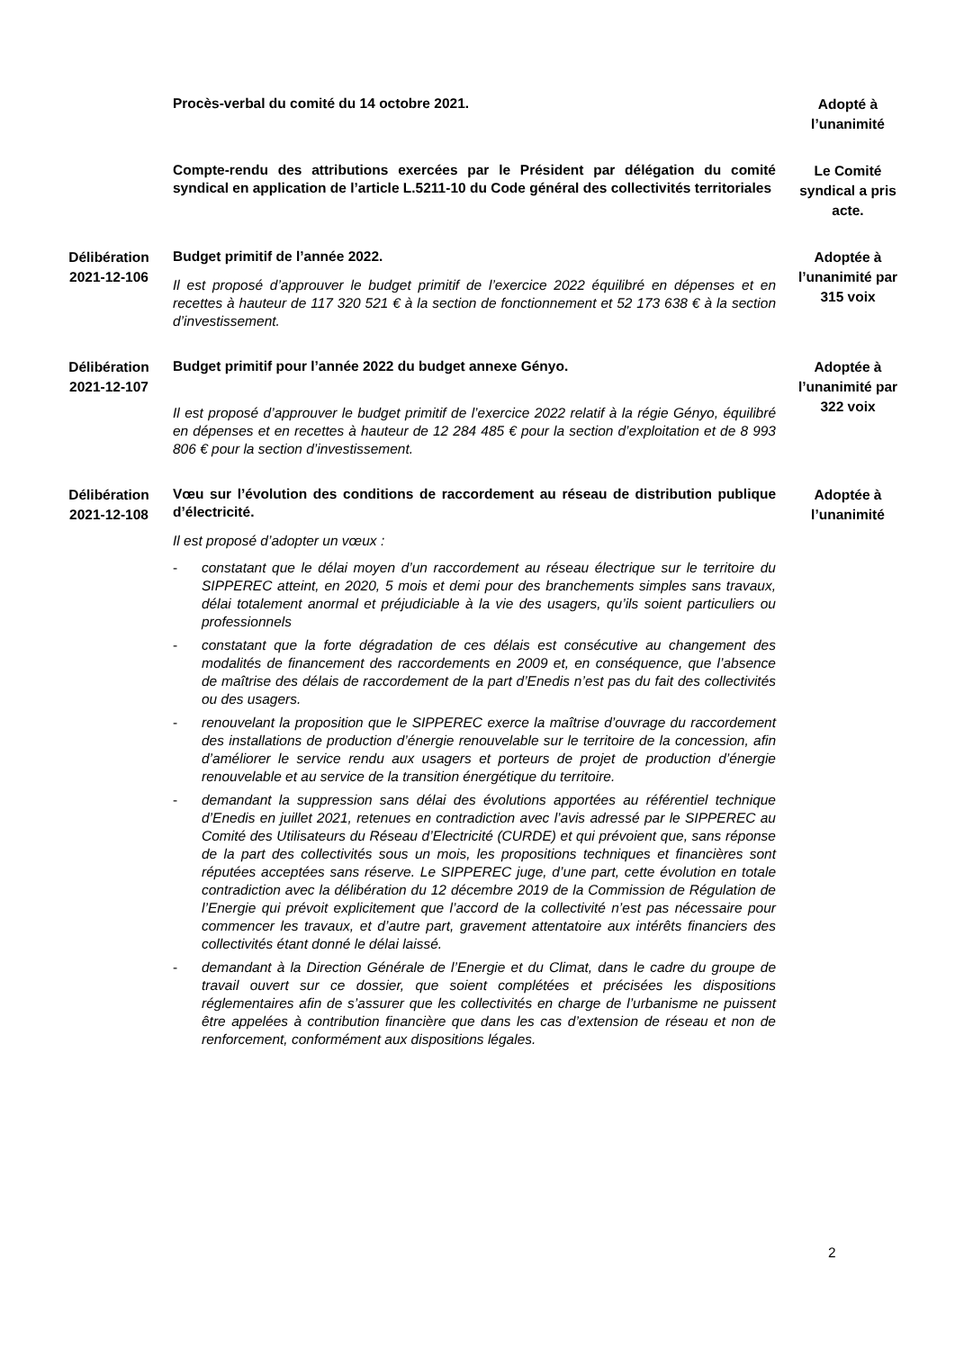Procès-verbal du comité du 14 octobre 2021.
Adopté à l’unanimité
Compte-rendu des attributions exercées par le Président par délégation du comité syndical en application de l’article L.5211-10 du Code général des collectivités territoriales
Le Comité syndical a pris acte.
Délibération 2021-12-106
Budget primitif de l’année 2022.
Il est proposé d’approuver le budget primitif de l’exercice 2022 équilibré en dépenses et en recettes à hauteur de 117 320 521 € à la section de fonctionnement et 52 173 638 € à la section d’investissement.
Adoptée à l’unanimité par 315 voix
Délibération 2021-12-107
Budget primitif pour l’année 2022 du budget annexe Gényo.
Il est proposé d’approuver le budget primitif de l’exercice 2022 relatif à la régie Gényo, équilibré en dépenses et en recettes à hauteur de 12 284 485 € pour la section d’exploitation et de 8 993 806 € pour la section d’investissement.
Adoptée à l’unanimité par 322 voix
Délibération 2021-12-108
Vœu sur l’évolution des conditions de raccordement au réseau de distribution publique d’électricité.
Il est proposé d’adopter un vœux :
- constatant que le délai moyen d’un raccordement au réseau électrique sur le territoire du SIPPEREC atteint, en 2020, 5 mois et demi pour des branchements simples sans travaux, délai totalement anormal et préjudiciable à la vie des usagers, qu’ils soient particuliers ou professionnels
- constatant que la forte dégradation de ces délais est consécutive au changement des modalités de financement des raccordements en 2009 et, en conséquence, que l’absence de maîtrise des délais de raccordement de la part d’Enedis n’est pas du fait des collectivités ou des usagers.
- renouvelant la proposition que le SIPPEREC exerce la maîtrise d’ouvrage du raccordement des installations de production d’énergie renouvelable sur le territoire de la concession, afin d’améliorer le service rendu aux usagers et porteurs de projet de production d’énergie renouvelable et au service de la transition énergétique du territoire.
- demandant la suppression sans délai des évolutions apportées au référentiel technique d’Enedis en juillet 2021, retenues en contradiction avec l’avis adressé par le SIPPEREC au Comité des Utilisateurs du Réseau d’Electricité (CURDE) et qui prévoient que, sans réponse de la part des collectivités sous un mois, les propositions techniques et financières sont réputées acceptées sans réserve. Le SIPPEREC juge, d’une part, cette évolution en totale contradiction avec la délibération du 12 décembre 2019 de la Commission de Régulation de l’Energie qui prévoit explicitement que l’accord de la collectivité n’est pas nécessaire pour commencer les travaux, et d’autre part, gravement attentatoire aux intérêts financiers des collectivités étant donné le délai laissé.
- demandant à la Direction Générale de l’Energie et du Climat, dans le cadre du groupe de travail ouvert sur ce dossier, que soient complétées et précisées les dispositions réglementaires afin de s’assurer que les collectivités en charge de l’urbanisme ne puissent être appelées à contribution financière que dans les cas d’extension de réseau et non de renforcement, conformément aux dispositions légales.
Adoptée à l’unanimité
2